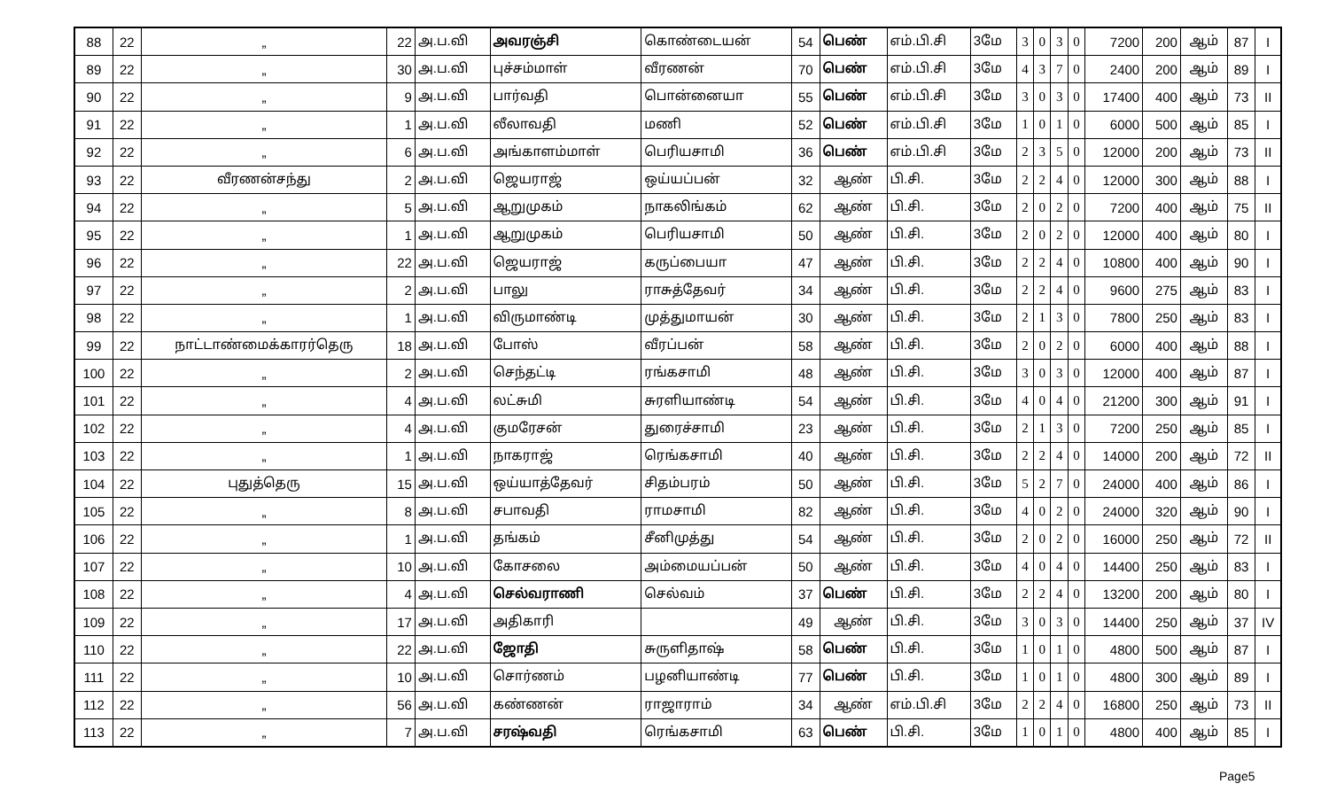| 88 | 22 | „ | 22 | அ.ப.வி | அவரஞ்சி | கொண்டையன் | 54 | பெண் | எம்.பி.சி | 3மே | 3 | 0 | 3 | 0 | 7200 | 200 | ஆம் | 87 | I |
| 89 | 22 | „ | 30 | அ.ப.வி | புச்சம்மாள் | வீரணன் | 70 | பெண் | எம்.பி.சி | 3மே | 4 | 3 | 7 | 0 | 2400 | 200 | ஆம் | 89 | I |
| 90 | 22 | „ | 9 | அ.ப.வி | பார்வதி | பொன்னையா | 55 | பெண் | எம்.பி.சி | 3மே | 3 | 0 | 3 | 0 | 17400 | 400 | ஆம் | 73 | II |
| 91 | 22 | „ | 1 | அ.ப.வி | லீலாவதி | மணி | 52 | பெண் | எம்.பி.சி | 3மே | 1 | 0 | 1 | 0 | 6000 | 500 | ஆம் | 85 | I |
| 92 | 22 | „ | 6 | அ.ப.வி | அங்காளம்மாள் | பெரியசாமி | 36 | பெண் | எம்.பி.சி | 3மே | 2 | 3 | 5 | 0 | 12000 | 200 | ஆம் | 73 | II |
| 93 | 22 | வீரணன்சந்து | 2 | அ.ப.வி | ஜெயராஜ் | ஒய்யப்பன் | 32 | ஆண் | பி.சி. | 3மே | 2 | 2 | 4 | 0 | 12000 | 300 | ஆம் | 88 | I |
| 94 | 22 | „ | 5 | அ.ப.வி | ஆறுமுகம் | நாகலிங்கம் | 62 | ஆண் | பி.சி. | 3மே | 2 | 0 | 2 | 0 | 7200 | 400 | ஆம் | 75 | II |
| 95 | 22 | „ | 1 | அ.ப.வி | ஆறுமுகம் | பெரியசாமி | 50 | ஆண் | பி.சி. | 3மே | 2 | 0 | 2 | 0 | 12000 | 400 | ஆம் | 80 | I |
| 96 | 22 | „ | 22 | அ.ப.வி | ஜெயராஜ் | கருப்பையா | 47 | ஆண் | பி.சி. | 3மே | 2 | 2 | 4 | 0 | 10800 | 400 | ஆம் | 90 | I |
| 97 | 22 | „ | 2 | அ.ப.வி | பாலு | ராசுத்தேவர் | 34 | ஆண் | பி.சி. | 3மே | 2 | 2 | 4 | 0 | 9600 | 275 | ஆம் | 83 | I |
| 98 | 22 | „ | 1 | அ.ப.வி | விருமாண்டி | முத்துமாயன் | 30 | ஆண் | பி.சி. | 3மே | 2 | 1 | 3 | 0 | 7800 | 250 | ஆம் | 83 | I |
| 99 | 22 | நாட்டாண்மைக்காரர்தெரு | 18 | அ.ப.வி | போஸ் | வீரப்பன் | 58 | ஆண் | பி.சி. | 3மே | 2 | 0 | 2 | 0 | 6000 | 400 | ஆம் | 88 | I |
| 100 | 22 | „ | 2 | அ.ப.வி | செந்தட்டி | ரங்கசாமி | 48 | ஆண் | பி.சி. | 3மே | 3 | 0 | 3 | 0 | 12000 | 400 | ஆம் | 87 | I |
| 101 | 22 | „ | 4 | அ.ப.வி | லட்சுமி | சுரளியாண்டி | 54 | ஆண் | பி.சி. | 3மே | 4 | 0 | 4 | 0 | 21200 | 300 | ஆம் | 91 | I |
| 102 | 22 | „ | 4 | அ.ப.வி | குமரேசன் | துரைச்சாமி | 23 | ஆண் | பி.சி. | 3மே | 2 | 1 | 3 | 0 | 7200 | 250 | ஆம் | 85 | I |
| 103 | 22 | „ | 1 | அ.ப.வி | நாகராஜ் | ரெங்கசாமி | 40 | ஆண் | பி.சி. | 3மே | 2 | 2 | 4 | 0 | 14000 | 200 | ஆம் | 72 | II |
| 104 | 22 | புதுத்தெரு | 15 | அ.ப.வி | ஒய்யாத்தேவர் | சிதம்பரம் | 50 | ஆண் | பி.சி. | 3மே | 5 | 2 | 7 | 0 | 24000 | 400 | ஆம் | 86 | I |
| 105 | 22 | „ | 8 | அ.ப.வி | சபாவதி | ராமசாமி | 82 | ஆண் | பி.சி. | 3மே | 4 | 0 | 2 | 0 | 24000 | 320 | ஆம் | 90 | I |
| 106 | 22 | „ | 1 | அ.ப.வி | தங்கம் | சீனிமுத்து | 54 | ஆண் | பி.சி. | 3மே | 2 | 0 | 2 | 0 | 16000 | 250 | ஆம் | 72 | II |
| 107 | 22 | „ | 10 | அ.ப.வி | கோசலை | அம்மையப்பன் | 50 | ஆண் | பி.சி. | 3மே | 4 | 0 | 4 | 0 | 14400 | 250 | ஆம் | 83 | I |
| 108 | 22 | „ | 4 | அ.ப.வி | செல்வராணி | செல்வம் | 37 | பெண் | பி.சி. | 3மே | 2 | 2 | 4 | 0 | 13200 | 200 | ஆம் | 80 | I |
| 109 | 22 | „ | 17 | அ.ப.வி | அதிகாரி | | 49 | ஆண் | பி.சி. | 3மே | 3 | 0 | 3 | 0 | 14400 | 250 | ஆம் | 37 | IV |
| 110 | 22 | „ | 22 | அ.ப.வி | ஜோதி | சுருளிதாஷ் | 58 | பெண் | பி.சி. | 3மே | 1 | 0 | 1 | 0 | 4800 | 500 | ஆம் | 87 | I |
| 111 | 22 | „ | 10 | அ.ப.வி | சொர்ணம் | பழனியாண்டி | 77 | பெண் | பி.சி. | 3மே | 1 | 0 | 1 | 0 | 4800 | 300 | ஆம் | 89 | I |
| 112 | 22 | „ | 56 | அ.ப.வி | கண்ணன் | ராஜாராம் | 34 | ஆண் | எம்.பி.சி | 3மே | 2 | 2 | 4 | 0 | 16800 | 250 | ஆம் | 73 | II |
| 113 | 22 | „ | 7 | அ.ப.வி | சரஷ்வதி | ரெங்கசாமி | 63 | பெண் | பி.சி. | 3மே | 1 | 0 | 1 | 0 | 4800 | 400 | ஆம் | 85 | I |
Page5